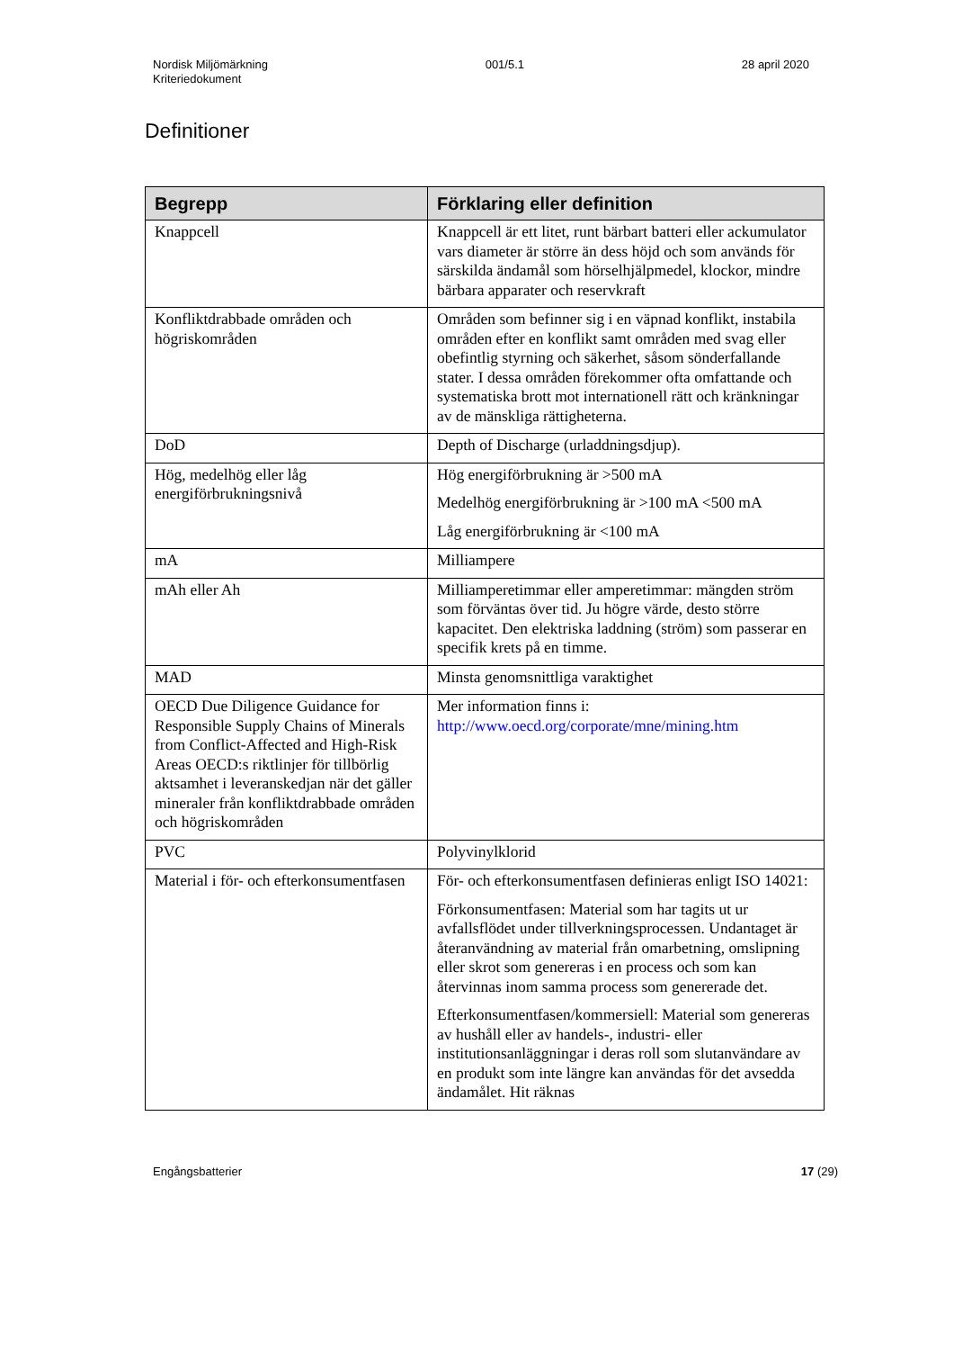Nordisk Miljömärkning
Kriteriedokument
001/5.1 28 april 2020
Definitioner
| Begrepp | Förklaring eller definition |
| --- | --- |
| Knappcell | Knappcell är ett litet, runt bärbart batteri eller ackumulator vars diameter är större än dess höjd och som används för särskilda ändamål som hörselhjälpmedel, klockor, mindre bärbara apparater och reservkraft |
| Konfliktdrabbade områden och högriskområden | Områden som befinner sig i en väpnad konflikt, instabila områden efter en konflikt samt områden med svag eller obefintlig styrning och säkerhet, såsom sönderfallande stater. I dessa områden förekommer ofta omfattande och systematiska brott mot internationell rätt och kränkningar av de mänskliga rättigheterna. |
| DoD | Depth of Discharge (urladdningsdjup). |
| Hög, medelhög eller låg energiförbrukningsnivå | Hög energiförbrukning är >500 mA Medelhög energiförbrukning är >100 mA <500 mA Låg energiförbrukning är <100 mA |
| mA | Milliampere |
| mAh eller Ah | Milliamperetimmar eller amperetimmar: mängden ström som förväntas över tid. Ju högre värde, desto större kapacitet. Den elektriska laddning (ström) som passerar en specifik krets på en timme. |
| MAD | Minsta genomsnittliga varaktighet |
| OECD Due Diligence Guidance for Responsible Supply Chains of Minerals from Conflict-Affected and High-Risk Areas OECD:s riktlinjer för tillbörlig aktsamhet i leveranskedjan när det gäller mineraler från konfliktdrabbade områden och högriskområden | Mer information finns i: http://www.oecd.org/corporate/mne/mining.htm |
| PVC | Polyvinylklorid |
| Material i för- och efterkonsumentfasen | För- och efterkonsumentfasen definieras enligt ISO 14021: Förkonsumentfasen: Material som har tagits ut ur avfallsflödet under tillverkningsprocessen. Undantaget är återanvändning av material från omarbetning, omslipning eller skrot som genereras i en process och som kan återvinnas inom samma process som genererade det. Efterkonsumentfasen/kommersiell: Material som genereras av hushåll eller av handels-, industri- eller institutionsanläggningar i deras roll som slutanvändare av en produkt som inte längre kan användas för det avsedda ändamålet. Hit räknas |
Engångsbatterier 17 (29)